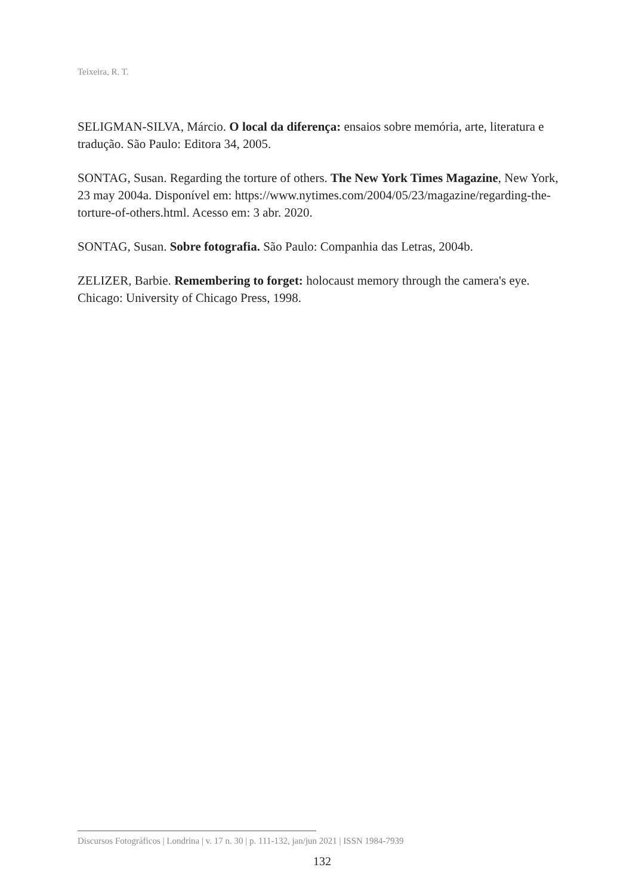Teixeira, R. T.
SELIGMAN-SILVA, Márcio. O local da diferença: ensaios sobre memória, arte, literatura e tradução. São Paulo: Editora 34, 2005.
SONTAG, Susan. Regarding the torture of others. The New York Times Magazine, New York, 23 may 2004a. Disponível em: https://www.nytimes.com/2004/05/23/magazine/regarding-the-torture-of-others.html. Acesso em: 3 abr. 2020.
SONTAG, Susan. Sobre fotografia. São Paulo: Companhia das Letras, 2004b.
ZELIZER, Barbie. Remembering to forget: holocaust memory through the camera's eye. Chicago: University of Chicago Press, 1998.
Discursos Fotográficos | Londrina | v. 17 n. 30 | p. 111-132, jan/jun 2021 | ISSN 1984-7939
132